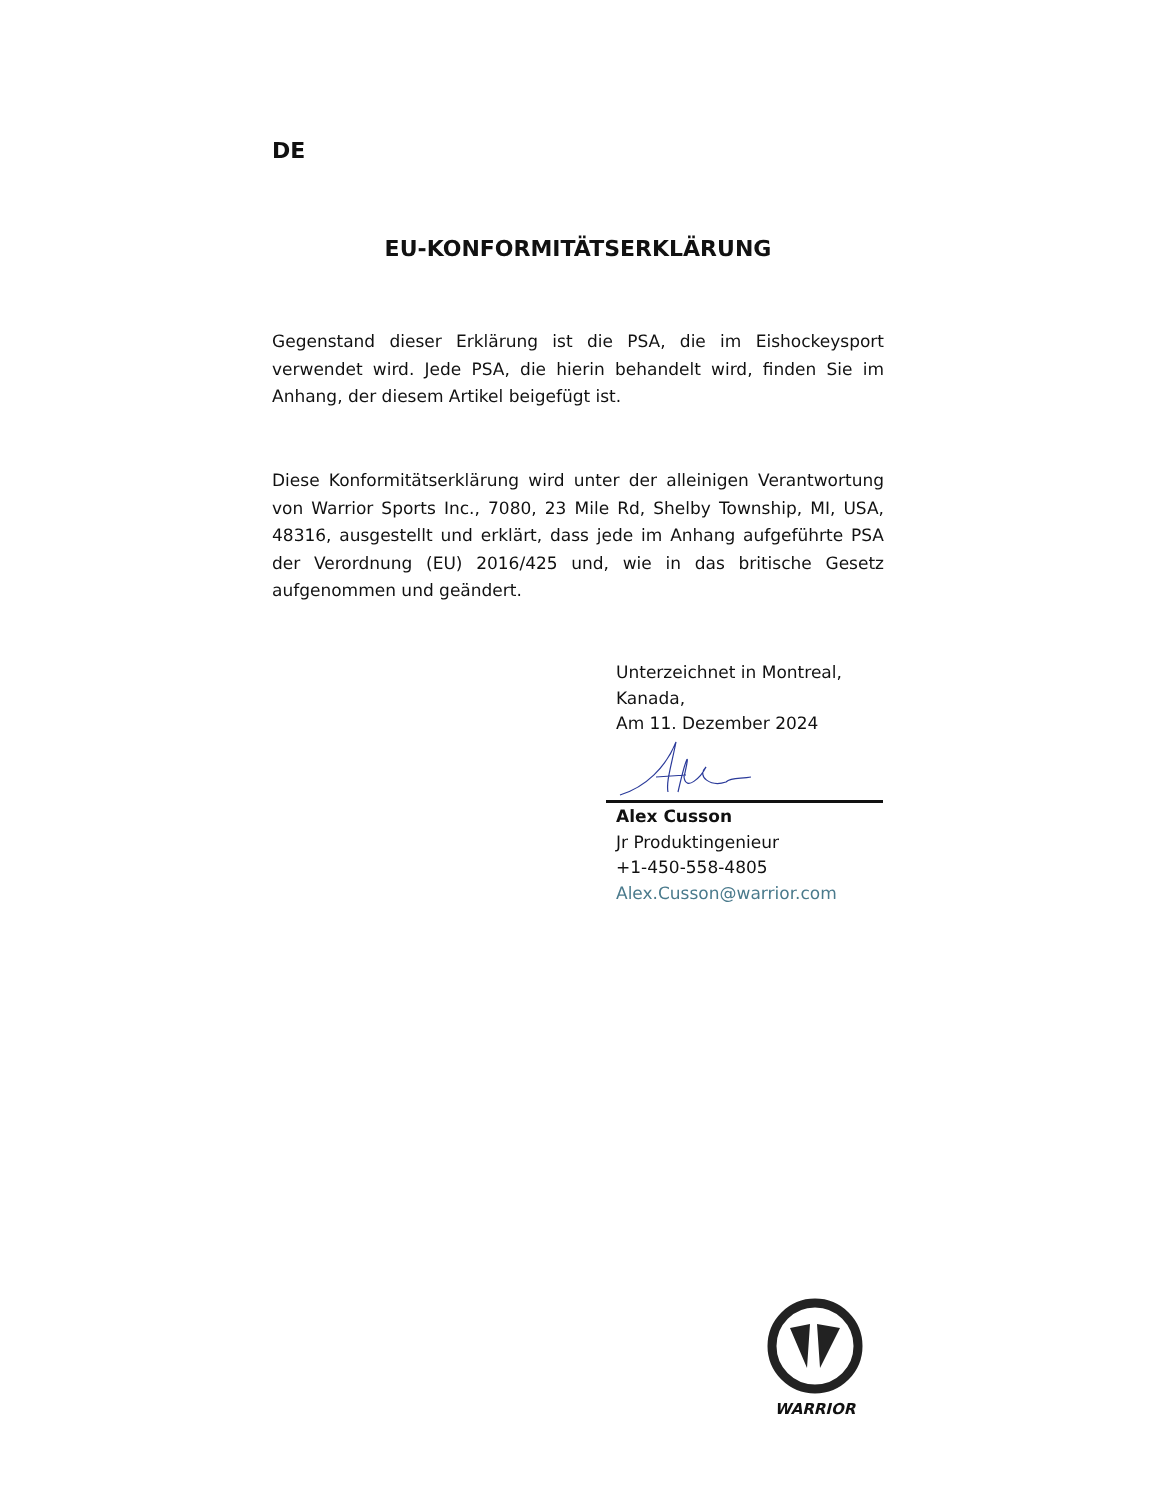DE
EU-KONFORMITÄTSERKLÄRUNG
Gegenstand dieser Erklärung ist die PSA, die im Eishockeysport verwendet wird. Jede PSA, die hierin behandelt wird, finden Sie im Anhang, der diesem Artikel beigefügt ist.
Diese Konformitätserklärung wird unter der alleinigen Verantwortung von Warrior Sports Inc., 7080, 23 Mile Rd, Shelby Township, MI, USA, 48316, ausgestellt und erklärt, dass jede im Anhang aufgeführte PSA der Verordnung (EU) 2016/425 und, wie in das britische Gesetz aufgenommen und geändert.
Unterzeichnet in Montreal,
Kanada,
Am 11. Dezember 2024
Alex Cusson
Jr Produktingenieur
+1-450-558-4805
Alex.Cusson@warrior.com
WARRIOR